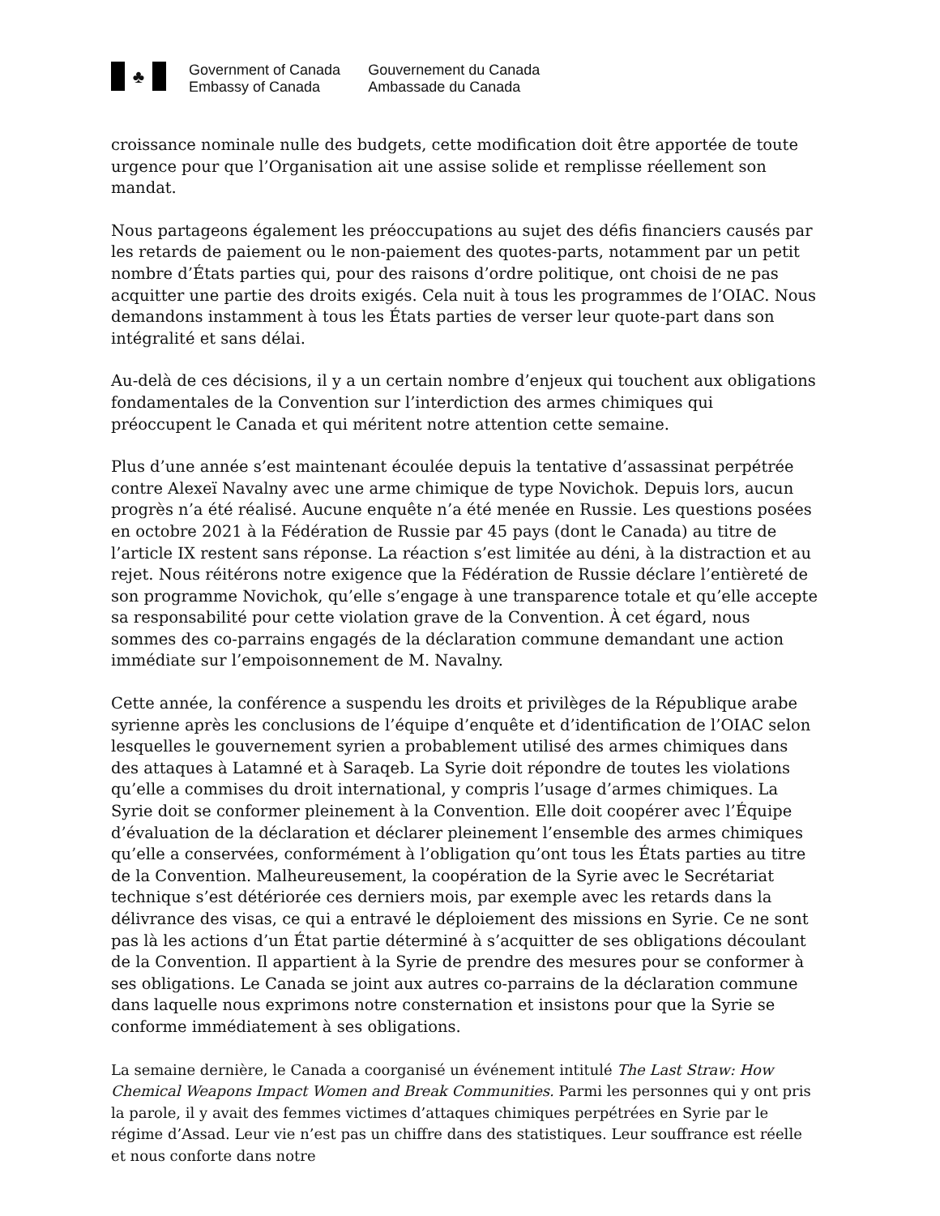♣
Government of Canada
Embassy of Canada
Gouvernement du Canada
Ambassade du Canada
croissance nominale nulle des budgets, cette modification doit être apportée de toute urgence pour que l’Organisation ait une assise solide et remplisse réellement son mandat.
Nous partageons également les préoccupations au sujet des défis financiers causés par les retards de paiement ou le non-paiement des quotes-parts, notamment par un petit nombre d’États parties qui, pour des raisons d’ordre politique, ont choisi de ne pas acquitter une partie des droits exigés. Cela nuit à tous les programmes de l’OIAC. Nous demandons instamment à tous les États parties de verser leur quote-part dans son intégralité et sans délai.
Au-delà de ces décisions, il y a un certain nombre d’enjeux qui touchent aux obligations fondamentales de la Convention sur l’interdiction des armes chimiques qui préoccupent le Canada et qui méritent notre attention cette semaine.
Plus d’une année s’est maintenant écoulée depuis la tentative d’assassinat perpétrée contre Alexeï Navalny avec une arme chimique de type Novichok. Depuis lors, aucun progrès n’a été réalisé. Aucune enquête n’a été menée en Russie. Les questions posées en octobre 2021 à la Fédération de Russie par 45 pays (dont le Canada) au titre de l’article IX restent sans réponse. La réaction s’est limitée au déni, à la distraction et au rejet. Nous réitérons notre exigence que la Fédération de Russie déclare l’entièreté de son programme Novichok, qu’elle s’engage à une transparence totale et qu’elle accepte sa responsabilité pour cette violation grave de la Convention. À cet égard, nous sommes des co-parrains engagés de la déclaration commune demandant une action immédiate sur l’empoisonnement de M. Navalny.
Cette année, la conférence a suspendu les droits et privilèges de la République arabe syrienne après les conclusions de l’équipe d’enquête et d’identification de l’OIAC selon lesquelles le gouvernement syrien a probablement utilisé des armes chimiques dans des attaques à Latamné et à Saraqeb. La Syrie doit répondre de toutes les violations qu’elle a commises du droit international, y compris l’usage d’armes chimiques. La Syrie doit se conformer pleinement à la Convention. Elle doit coopérer avec l’Équipe d’évaluation de la déclaration et déclarer pleinement l’ensemble des armes chimiques qu’elle a conservées, conformément à l’obligation qu’ont tous les États parties au titre de la Convention. Malheureusement, la coopération de la Syrie avec le Secrétariat technique s’est détériorée ces derniers mois, par exemple avec les retards dans la délivrance des visas, ce qui a entravé le déploiement des missions en Syrie. Ce ne sont pas là les actions d’un État partie déterminé à s’acquitter de ses obligations découlant de la Convention. Il appartient à la Syrie de prendre des mesures pour se conformer à ses obligations. Le Canada se joint aux autres co-parrains de la déclaration commune dans laquelle nous exprimons notre consternation et insistons pour que la Syrie se conforme immédiatement à ses obligations.
La semaine dernière, le Canada a coorganisé un événement intitulé The Last Straw: How Chemical Weapons Impact Women and Break Communities. Parmi les personnes qui y ont pris la parole, il y avait des femmes victimes d’attaques chimiques perpétrées en Syrie par le régime d’Assad. Leur vie n’est pas un chiffre dans des statistiques. Leur souffrance est réelle et nous conforte dans notre